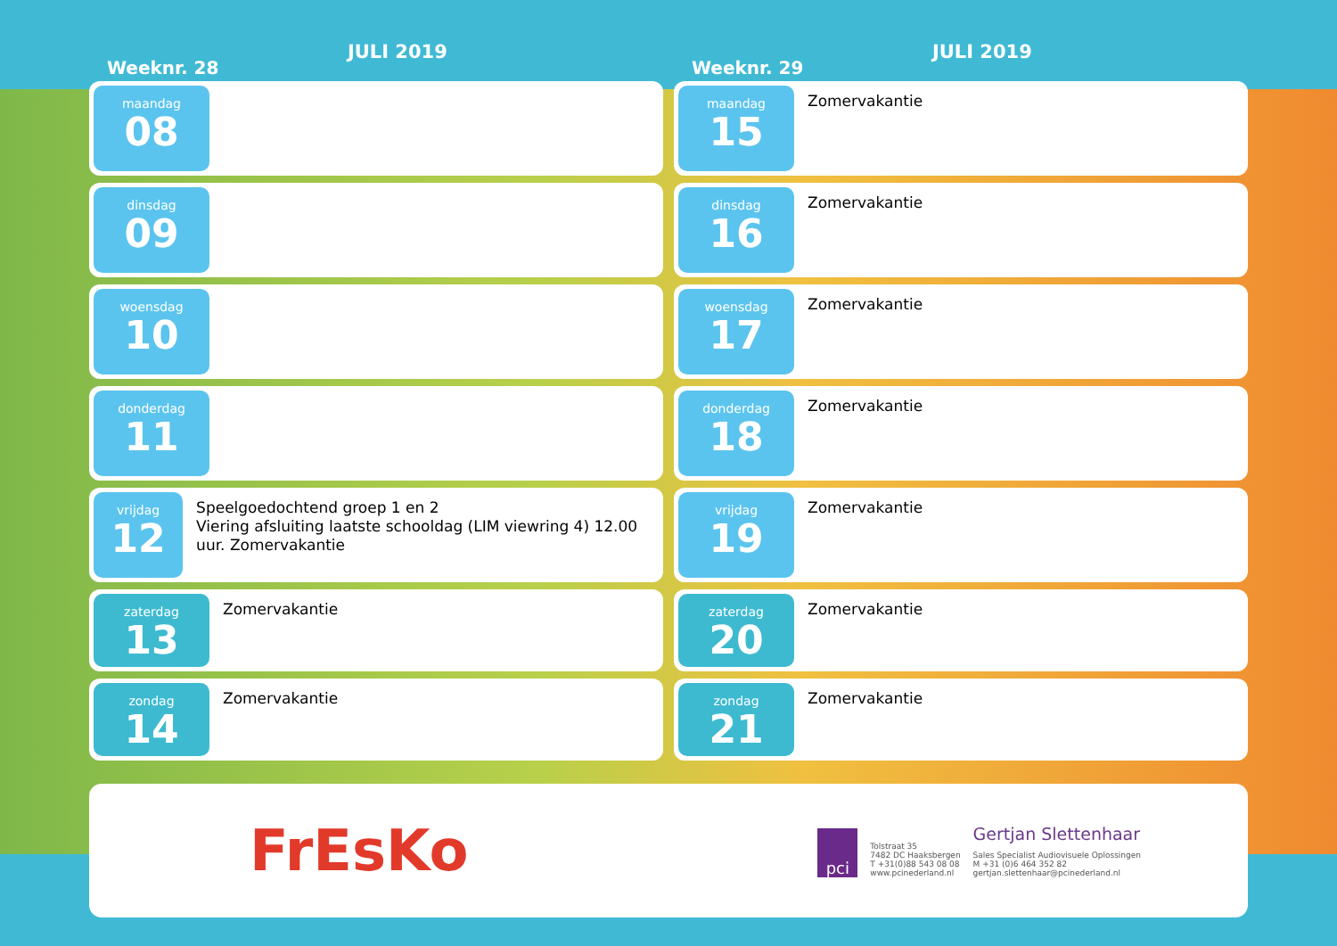Weeknr. 28
JULI 2019
maandag
08
dinsdag
09
woensdag
10
donderdag
11
vrijdag
12
Speelgoedochtend groep 1 en 2
Viering afsluiting laatste schooldag (LIM viewring 4) 12.00 uur. Zomervakantie
zaterdag
13
Zomervakantie
zondag
14
Zomervakantie
Weeknr. 29
JULI 2019
maandag
15
Zomervakantie
dinsdag
16
Zomervakantie
woensdag
17
Zomervakantie
donderdag
18
Zomervakantie
vrijdag
19
Zomervakantie
zaterdag
20
Zomervakantie
zondag
21
Zomervakantie
FrEsKo
pci
Tolstraat 35
7482 DC Haaksbergen
T +31(0)88 543 08 08
www.pcinederland.nl
Gertjan Slettenhaar
Sales Specialist Audiovisuele Oplossingen
M +31 (0)6 464 352 82
gertjan.slettenhaar@pcinederland.nl